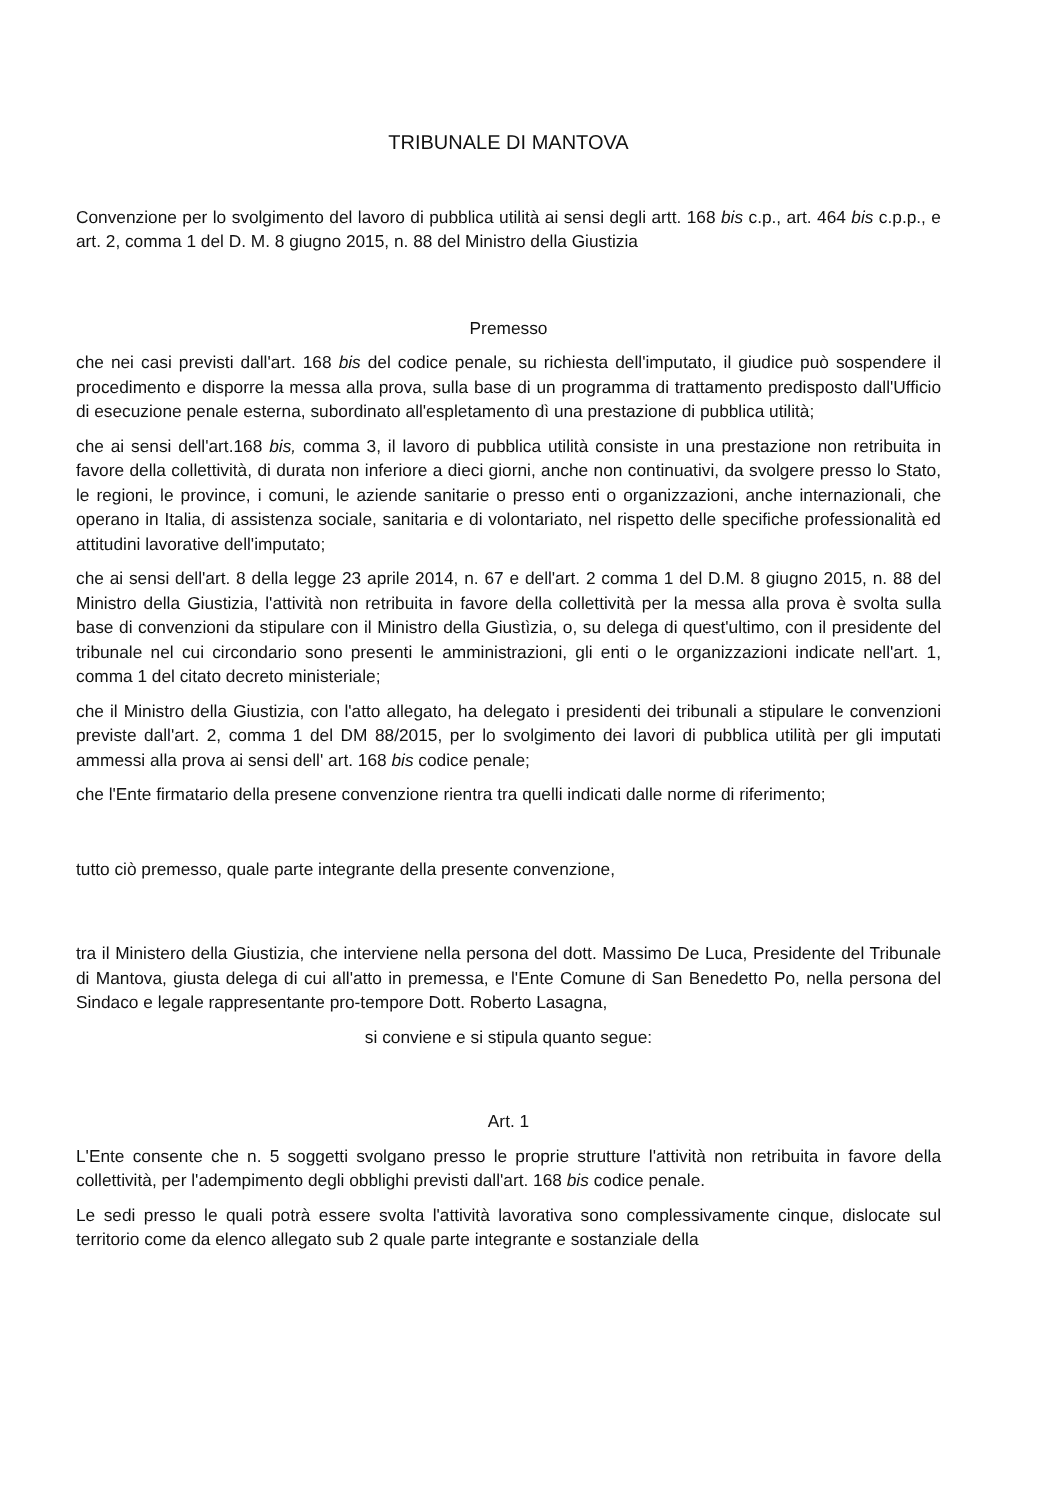TRIBUNALE DI MANTOVA
Convenzione per lo svolgimento del lavoro di pubblica utilità ai sensi degli artt. 168 bis c.p., art. 464 bis c.p.p., e art. 2, comma 1 del D. M. 8 giugno 2015, n. 88 del Ministro della Giustizia
Premesso
che nei casi previsti dall'art. 168 bis del codice penale, su richiesta dell'imputato, il giudice può sospendere il procedimento e disporre la messa alla prova, sulla base di un programma di trattamento predisposto dall'Ufficio di esecuzione penale esterna, subordinato all'espletamento dì una prestazione di pubblica utilità;
che ai sensi dell'art.168 bis, comma 3, il lavoro di pubblica utilità consiste in una prestazione non retribuita in favore della collettività, di durata non inferiore a dieci giorni, anche non continuativi, da svolgere presso lo Stato, le regioni, le province, i comuni, le aziende sanitarie o presso enti o organizzazioni, anche internazionali, che operano in Italia, di assistenza sociale, sanitaria e di volontariato, nel rispetto delle specifiche professionalità ed attitudini lavorative dell'imputato;
che ai sensi dell'art. 8 della legge 23 aprile 2014, n. 67 e dell'art. 2 comma 1 del D.M. 8 giugno 2015, n. 88 del Ministro della Giustizia, l'attività non retribuita in favore della collettività per la messa alla prova è svolta sulla base di convenzioni da stipulare con il Ministro della Giustìzia, o, su delega di quest'ultimo, con il presidente del tribunale nel cui circondario sono presenti le amministrazioni, gli enti o le organizzazioni indicate nell'art. 1, comma 1 del citato decreto ministeriale;
che il Ministro della Giustizia, con l'atto allegato, ha delegato i presidenti dei tribunali a stipulare le convenzioni previste dall'art. 2, comma 1 del DM 88/2015, per lo svolgimento dei lavori di pubblica utilità per gli imputati ammessi alla prova ai sensi dell' art. 168 bis codice penale;
che l'Ente firmatario della presene convenzione rientra tra quelli indicati dalle norme di riferimento;
tutto ciò premesso, quale parte integrante della presente convenzione,
tra il Ministero della Giustizia, che interviene nella persona del dott. Massimo De Luca, Presidente del Tribunale di Mantova, giusta delega di cui all'atto in premessa, e l'Ente Comune di San Benedetto Po, nella persona del Sindaco e legale rappresentante pro-tempore Dott. Roberto Lasagna,
si conviene e si stipula quanto segue:
Art. 1
L'Ente consente che n. 5 soggetti svolgano presso le proprie strutture l'attività non retribuita in favore della collettività, per l'adempimento degli obblighi previsti dall'art. 168 bis codice penale.
Le sedi presso le quali potrà essere svolta l'attività lavorativa sono complessivamente cinque, dislocate sul territorio come da elenco allegato sub 2 quale parte integrante e sostanziale della